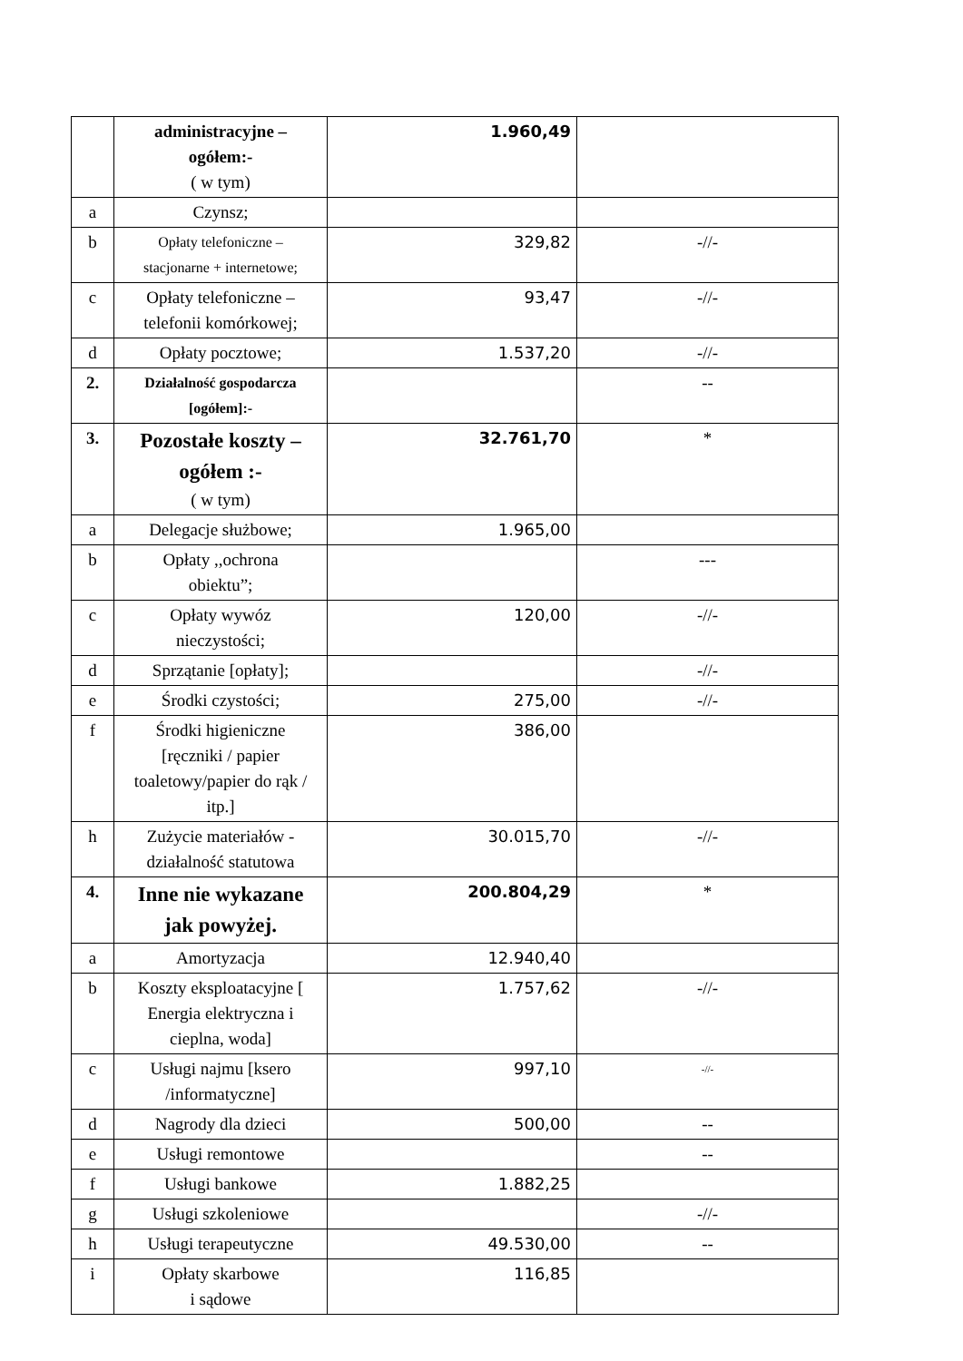| | administracyjne – ogółem:- ( w tym) | 1.960,49 | |
| a | Czynsz; | | |
| b | Opłaty telefoniczne – stacjonarne + internetowe; | 329,82 | -//- |
| c | Opłaty telefoniczne – telefonii komórkowej; | 93,47 | -//- |
| d | Opłaty pocztowe; | 1.537,20 | -//- |
| 2. | Działalność gospodarcza [ogółem]:- | | -- |
| 3. | Pozostałe koszty – ogółem :- ( w tym) | 32.761,70 | * |
| a | Delegacje służbowe; | 1.965,00 | |
| b | Opłaty ,,ochrona obiektu”; | | --- |
| c | Opłaty wywóz nieczystości; | 120,00 | -//- |
| d | Sprzątanie [opłaty]; | | -//- |
| e | Środki czystości; | 275,00 | -//- |
| f | Środki higieniczne [ręczniki / papier toaletowy/papier do rąk / itp.] | 386,00 | |
| h | Zużycie materiałów - działalność statutowa | 30.015,70 | -//- |
| 4. | Inne nie wykazane jak powyżej. | 200.804,29 | * |
| a | Amortyzacja | 12.940,40 | |
| b | Koszty eksploatacyjne [ Energia elektryczna i cieplna, woda] | 1.757,62 | -//- |
| c | Usługi najmu [ksero /informatyczne] | 997,10 | -//- |
| d | Nagrody dla dzieci | 500,00 | -- |
| e | Usługi remontowe | | -- |
| f | Usługi bankowe | 1.882,25 | |
| g | Usługi szkoleniowe | | -//- |
| h | Usługi terapeutyczne | 49.530,00 | -- |
| i | Opłaty skarbowe i sądowe | 116,85 | |